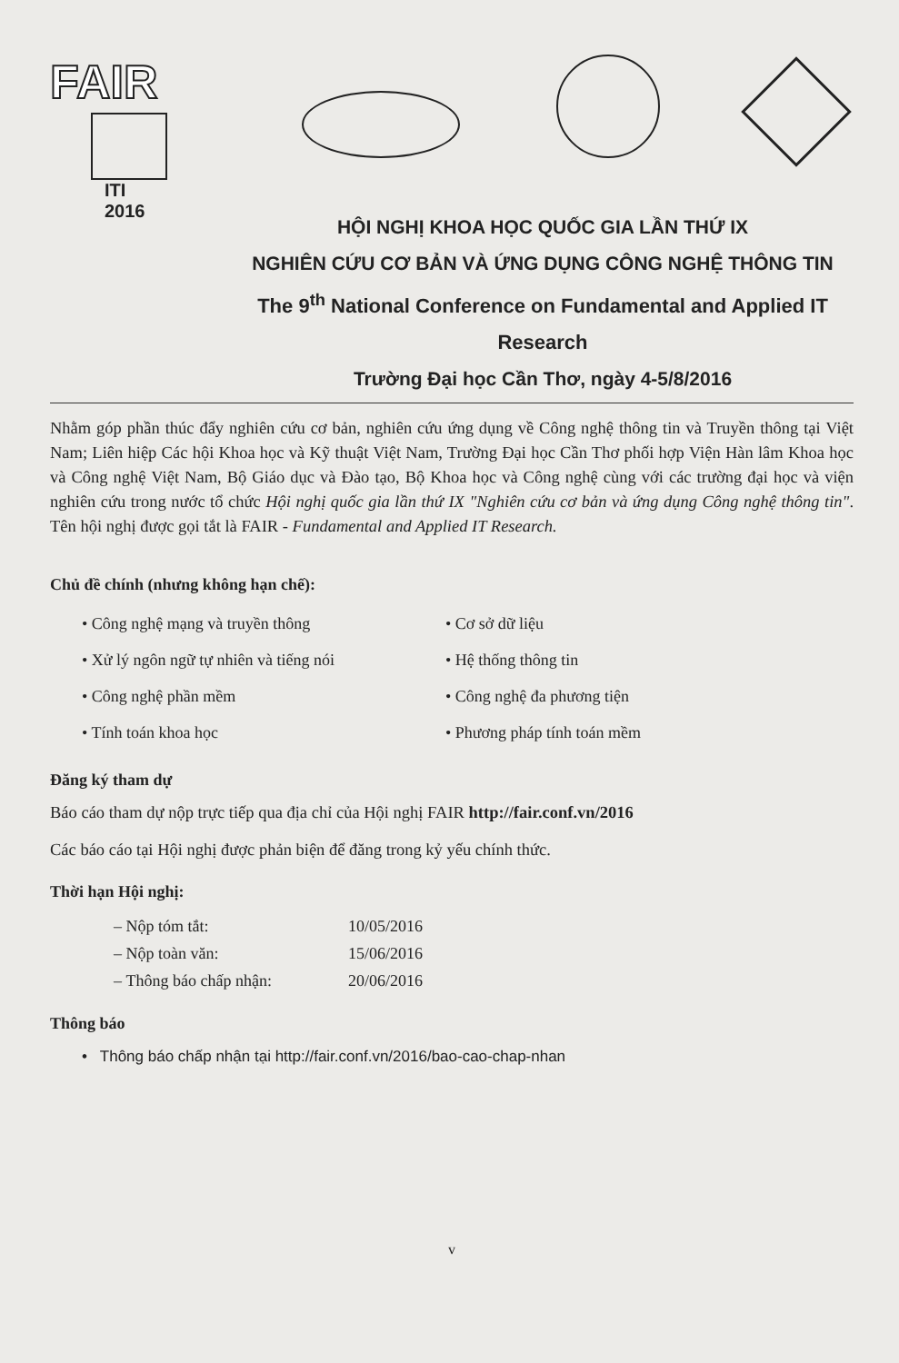FAIR
ITI
2016
HỘI NGHỊ KHOA HỌC QUỐC GIA LẦN THỨ IX
NGHIÊN CỨU CƠ BẢN VÀ ỨNG DỤNG CÔNG NGHỆ THÔNG TIN
The 9<sup>th</sup> National Conference on Fundamental and Applied IT Research
Trường Đại học Cần Thơ, ngày 4-5/8/2016
Nhằm góp phần thúc đẩy nghiên cứu cơ bản, nghiên cứu ứng dụng về Công nghệ thông tin và Truyền thông tại Việt Nam; Liên hiệp Các hội Khoa học và Kỹ thuật Việt Nam, Trường Đại học Cần Thơ phối hợp Viện Hàn lâm Khoa học và Công nghệ Việt Nam, Bộ Giáo dục và Đào tạo, Bộ Khoa học và Công nghệ cùng với các trường đại học và viện nghiên cứu trong nước tổ chức Hội nghị quốc gia lần thứ IX "Nghiên cứu cơ bản và ứng dụng Công nghệ thông tin". Tên hội nghị được gọi tắt là FAIR - Fundamental and Applied IT Research.
Chủ đề chính (nhưng không hạn chế):
• Công nghệ mạng và truyền thông
• Xử lý ngôn ngữ tự nhiên và tiếng nói
• Công nghệ phần mềm
• Tính toán khoa học
• Cơ sở dữ liệu
• Hệ thống thông tin
• Công nghệ đa phương tiện
• Phương pháp tính toán mềm
Đăng ký tham dự
Báo cáo tham dự nộp trực tiếp qua địa chỉ của Hội nghị FAIR http://fair.conf.vn/2016
Các báo cáo tại Hội nghị được phản biện để đăng trong kỷ yếu chính thức.
Thời hạn Hội nghị:
– Nộp tóm tắt: 10/05/2016
– Nộp toàn văn: 15/06/2016
– Thông báo chấp nhận: 20/06/2016
Thông báo
• Thông báo chấp nhận tại http://fair.conf.vn/2016/bao-cao-chap-nhan
v